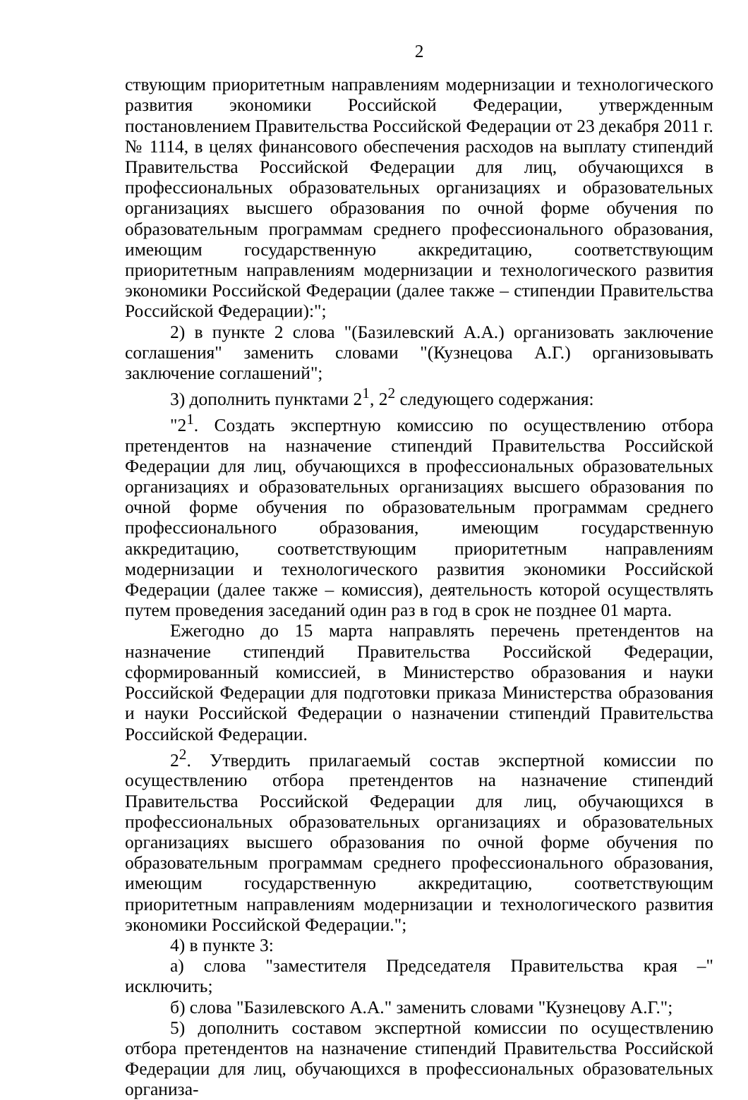2
ствующим приоритетным направлениям модернизации и технологического развития экономики Российской Федерации, утвержденным постановлением Правительства Российской Федерации от 23 декабря 2011 г. № 1114, в целях финансового обеспечения расходов на выплату стипендий Правительства Российской Федерации для лиц, обучающихся в профессиональных образовательных организациях и образовательных организациях высшего образования по очной форме обучения по образовательным программам среднего профессионального образования, имеющим государственную аккредитацию, соответствующим приоритетным направлениям модернизации и технологического развития экономики Российской Федерации (далее также – стипендии Правительства Российской Федерации):";
2) в пункте 2 слова "(Базилевский А.А.) организовать заключение соглашения" заменить словами "(Кузнецова А.Г.) организовывать заключение соглашений";
3) дополнить пунктами 2<sup>1</sup>, 2<sup>2</sup> следующего содержания:
"2<sup>1</sup>. Создать экспертную комиссию по осуществлению отбора претендентов на назначение стипендий Правительства Российской Федерации для лиц, обучающихся в профессиональных образовательных организациях и образовательных организациях высшего образования по очной форме обучения по образовательным программам среднего профессионального образования, имеющим государственную аккредитацию, соответствующим приоритетным направлениям модернизации и технологического развития экономики Российской Федерации (далее также – комиссия), деятельность которой осуществлять путем проведения заседаний один раз в год в срок не позднее 01 марта.
Ежегодно до 15 марта направлять перечень претендентов на назначение стипендий Правительства Российской Федерации, сформированный комиссией, в Министерство образования и науки Российской Федерации для подготовки приказа Министерства образования и науки Российской Федерации о назначении стипендий Правительства Российской Федерации.
2<sup>2</sup>. Утвердить прилагаемый состав экспертной комиссии по осуществлению отбора претендентов на назначение стипендий Правительства Российской Федерации для лиц, обучающихся в профессиональных образовательных организациях и образовательных организациях высшего образования по очной форме обучения по образовательным программам среднего профессионального образования, имеющим государственную аккредитацию, соответствующим приоритетным направлениям модернизации и технологического развития экономики Российской Федерации.";
4) в пункте 3:
а) слова "заместителя Председателя Правительства края –" исключить;
б) слова "Базилевского А.А." заменить словами "Кузнецову А.Г.";
5) дополнить составом экспертной комиссии по осуществлению отбора претендентов на назначение стипендий Правительства Российской Федерации для лиц, обучающихся в профессиональных образовательных организа-